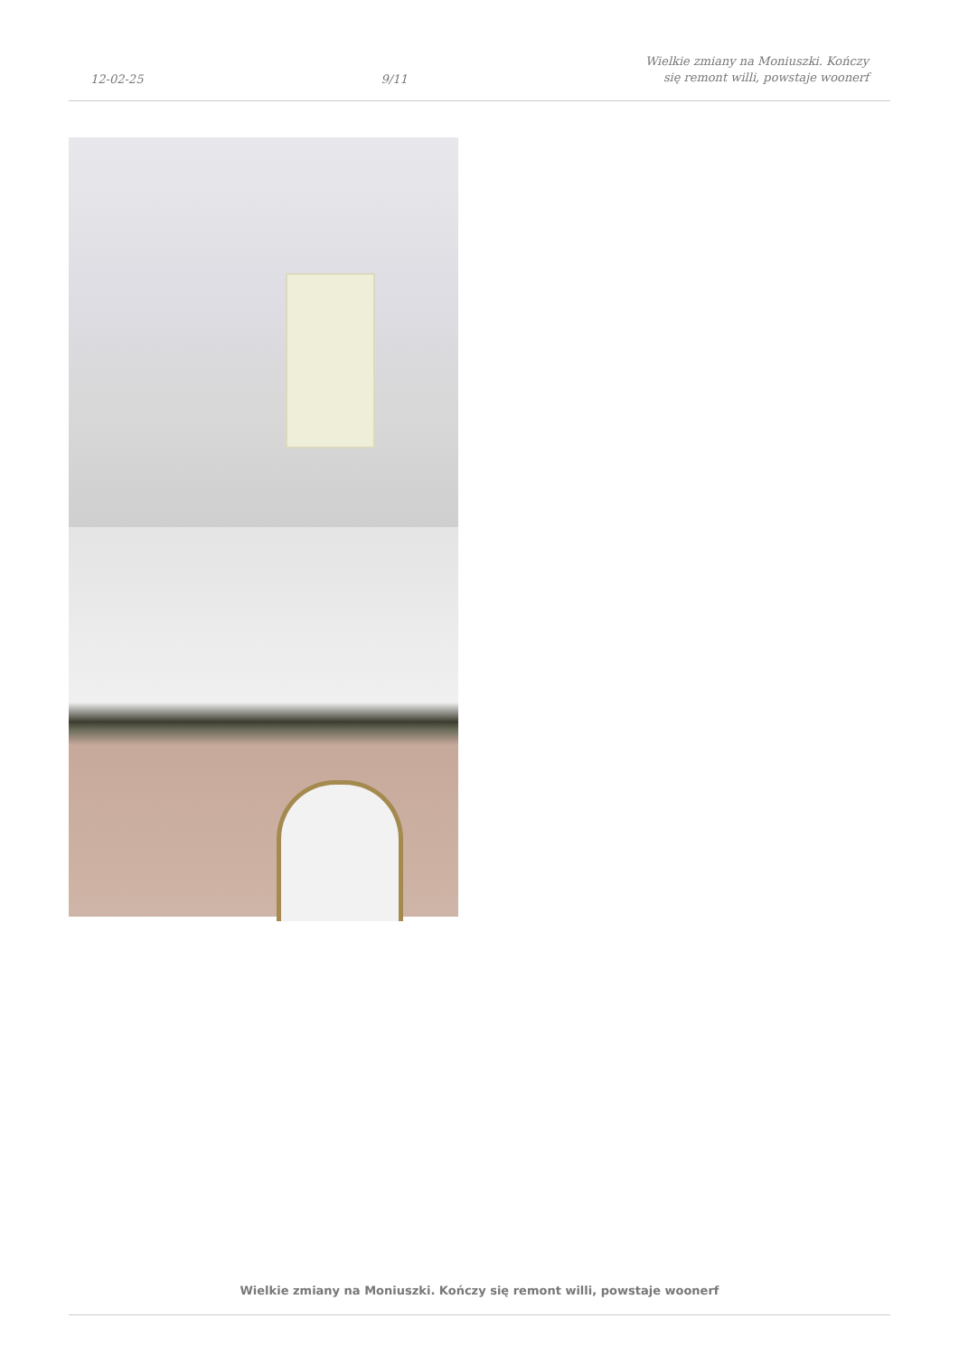12-02-25
9/11
Wielkie zmiany na Moniuszki. Kończy
się remont willi, powstaje woonerf
Wielkie zmiany na Moniuszki. Kończy się remont willi, powstaje woonerf